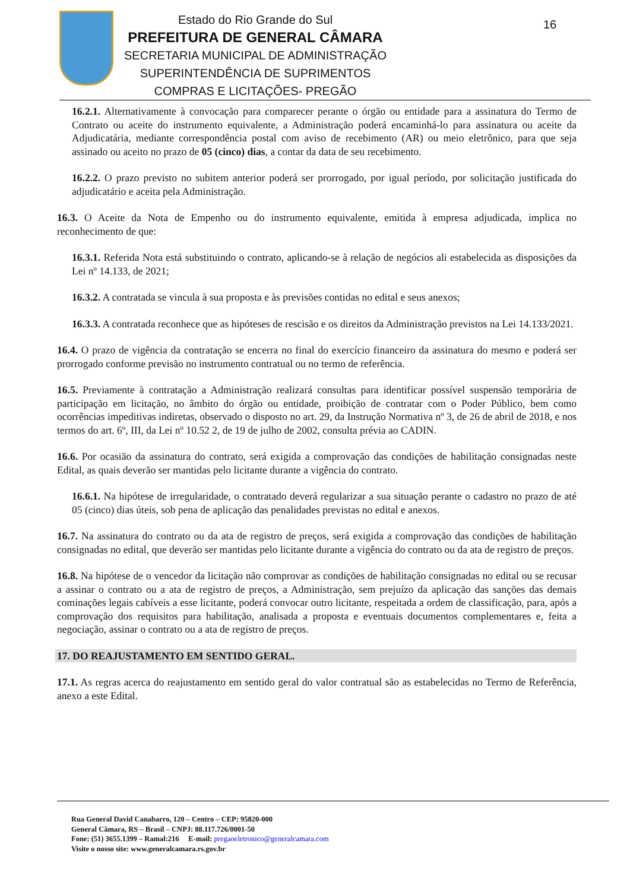Estado do Rio Grande do Sul
PREFEITURA DE GENERAL CÂMARA
SECRETARIA MUNICIPAL DE ADMINISTRAÇÃO
SUPERINTENDÊNCIA DE SUPRIMENTOS
COMPRAS E LICITAÇÕES- PREGÃO
16
16.2.1. Alternativamente à convocação para comparecer perante o órgão ou entidade para a assinatura do Termo de Contrato ou aceite do instrumento equivalente, a Administração poderá encaminhá-lo para assinatura ou aceite da Adjudicatária, mediante correspondência postal com aviso de recebimento (AR) ou meio eletrônico, para que seja assinado ou aceito no prazo de 05 (cinco) dias, a contar da data de seu recebimento.
16.2.2. O prazo previsto no subitem anterior poderá ser prorrogado, por igual período, por solicitação justificada do adjudicatário e aceita pela Administração.
16.3. O Aceite da Nota de Empenho ou do instrumento equivalente, emitida à empresa adjudicada, implica no reconhecimento de que:
16.3.1. Referida Nota está substituindo o contrato, aplicando-se à relação de negócios ali estabelecida as disposições da Lei nº 14.133, de 2021;
16.3.2. A contratada se vincula à sua proposta e às previsões contidas no edital e seus anexos;
16.3.3. A contratada reconhece que as hipóteses de rescisão e os direitos da Administração previstos na Lei 14.133/2021.
16.4. O prazo de vigência da contratação se encerra no final do exercício financeiro da assinatura do mesmo e poderá ser prorrogado conforme previsão no instrumento contratual ou no termo de referência.
16.5. Previamente à contratação a Administração realizará consultas para identificar possível suspensão temporária de participação em licitação, no âmbito do órgão ou entidade, proibição de contratar com o Poder Público, bem como ocorrências impeditivas indiretas, observado o disposto no art. 29, da Instrução Normativa nº 3, de 26 de abril de 2018, e nos termos do art. 6º, III, da Lei nº 10.52 2, de 19 de julho de 2002, consulta prévia ao CADIN.
16.6. Por ocasião da assinatura do contrato, será exigida a comprovação das condições de habilitação consignadas neste Edital, as quais deverão ser mantidas pelo licitante durante a vigência do contrato.
16.6.1. Na hipótese de irregularidade, o contratado deverá regularizar a sua situação perante o cadastro no prazo de até 05 (cinco) dias úteis, sob pena de aplicação das penalidades previstas no edital e anexos.
16.7. Na assinatura do contrato ou da ata de registro de preços, será exigida a comprovação das condições de habilitação consignadas no edital, que deverão ser mantidas pelo licitante durante a vigência do contrato ou da ata de registro de preços.
16.8. Na hipótese de o vencedor da licitação não comprovar as condições de habilitação consignadas no edital ou se recusar a assinar o contrato ou a ata de registro de preços, a Administração, sem prejuízo da aplicação das sanções das demais cominações legais cabíveis a esse licitante, poderá convocar outro licitante, respeitada a ordem de classificação, para, após a comprovação dos requisitos para habilitação, analisada a proposta e eventuais documentos complementares e, feita a negociação, assinar o contrato ou a ata de registro de preços.
17. DO REAJUSTAMENTO EM SENTIDO GERAL.
17.1. As regras acerca do reajustamento em sentido geral do valor contratual são as estabelecidas no Termo de Referência, anexo a este Edital.
Rua General David Canabarro, 120 – Centro – CEP: 95820-000
General Câmara, RS – Brasil – CNPJ: 88.117.726/0001-50
Fone: (51) 3655.1399 – Ramal:216 E-mail: pregaoeletronico@generalcamara.com
Visite o nosso site: www.generalcamara.rs.gov.br